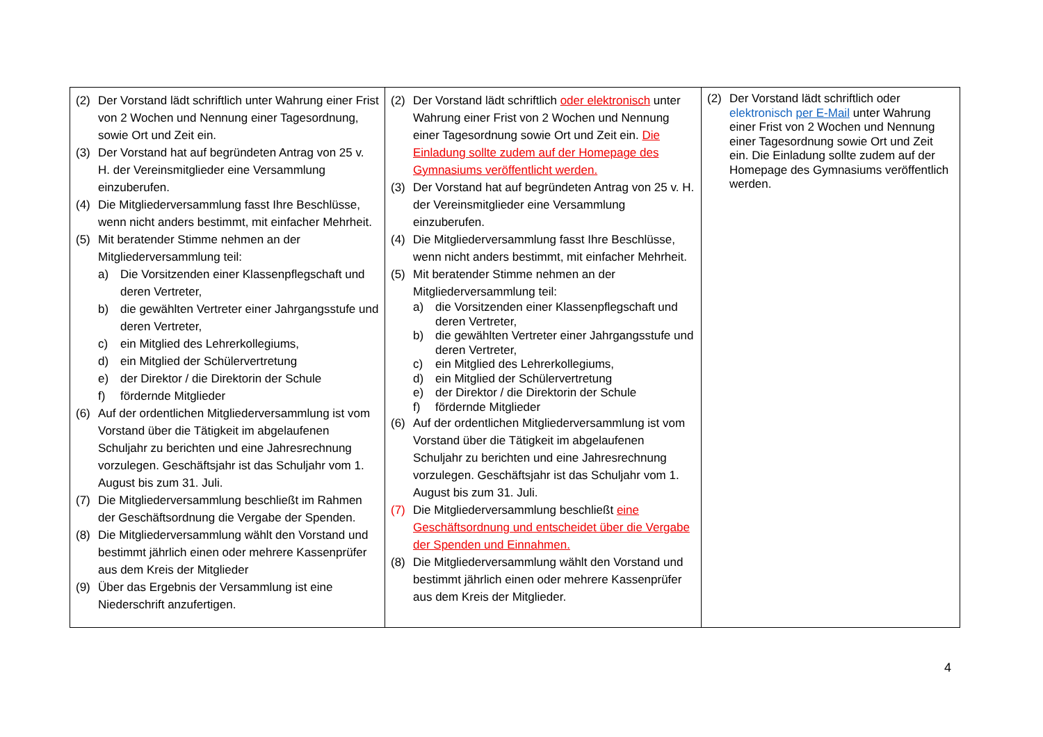| (2) Der Vorstand lädt schriftlich unter Wahrung einer Frist von 2 Wochen und Nennung einer Tagesordnung, sowie Ort und Zeit ein. (3) Der Vorstand hat auf begründeten Antrag von 25 v. H. der Vereinsmitglieder eine Versammlung einzuberufen. (4) Die Mitgliederversammlung fasst Ihre Beschlüsse, wenn nicht anders bestimmt, mit einfacher Mehrheit. (5) Mit beratender Stimme nehmen an der Mitgliederversammlung teil: a) Die Vorsitzenden einer Klassenpflegschaft und deren Vertreter, b) die gewählten Vertreter einer Jahrgangsstufe und deren Vertreter, c) ein Mitglied des Lehrerkollegiums, d) ein Mitglied der Schülervertretung e) der Direktor / die Direktorin der Schule f) fördernde Mitglieder (6) Auf der ordentlichen Mitgliederversammlung ist vom Vorstand über die Tätigkeit im abgelaufenen Schuljahr zu berichten und eine Jahresrechnung vorzulegen. Geschäftsjahr ist das Schuljahr vom 1. August bis zum 31. Juli. (7) Die Mitgliederversammlung beschließt im Rahmen der Geschäftsordnung die Vergabe der Spenden. (8) Die Mitgliederversammlung wählt den Vorstand und bestimmt jährlich einen oder mehrere Kassenprüfer aus dem Kreis der Mitglieder (9) Über das Ergebnis der Versammlung ist eine Niederschrift anzufertigen. | (2) Der Vorstand lädt schriftlich oder elektronisch unter Wahrung einer Frist von 2 Wochen und Nennung einer Tagesordnung sowie Ort und Zeit ein. Die Einladung sollte zudem auf der Homepage des Gymnasiums veröffentlicht werden. (3) Der Vorstand hat auf begründeten Antrag von 25 v. H. der Vereinsmitglieder eine Versammlung einzuberufen. (4) Die Mitgliederversammlung fasst Ihre Beschlüsse, wenn nicht anders bestimmt, mit einfacher Mehrheit. (5) Mit beratender Stimme nehmen an der Mitgliederversammlung teil: a) die Vorsitzenden einer Klassenpflegschaft und deren Vertreter, b) die gewählten Vertreter einer Jahrgangsstufe und deren Vertreter, c) ein Mitglied des Lehrerkollegiums, d) ein Mitglied der Schülervertretung e) der Direktor / die Direktorin der Schule f) fördernde Mitglieder (6) Auf der ordentlichen Mitgliederversammlung ist vom Vorstand über die Tätigkeit im abgelaufenen Schuljahr zu berichten und eine Jahresrechnung vorzulegen. Geschäftsjahr ist das Schuljahr vom 1. August bis zum 31. Juli. (7) Die Mitgliederversammlung beschließt eine Geschäftsordnung und entscheidet über die Vergabe der Spenden und Einnahmen. (8) Die Mitgliederversammlung wählt den Vorstand und bestimmt jährlich einen oder mehrere Kassenprüfer aus dem Kreis der Mitglieder. | (2) Der Vorstand lädt schriftlich oder elektronisch per E-Mail unter Wahrung einer Frist von 2 Wochen und Nennung einer Tagesordnung sowie Ort und Zeit ein. Die Einladung sollte zudem auf der Homepage des Gymnasiums veröffentlich werden. |
4